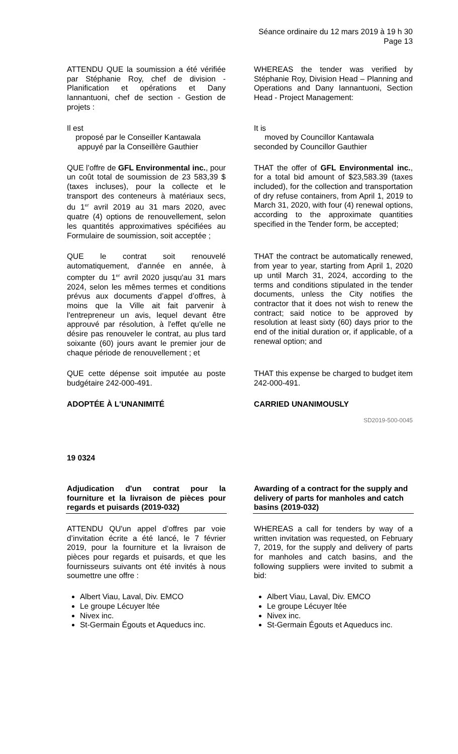Séance ordinaire du 12 mars 2019 à 19 h 30
Page 13
ATTENDU QUE la soumission a été vérifiée par Stéphanie Roy, chef de division - Planification et opérations et Dany Iannantuoni, chef de section - Gestion de projets :
WHEREAS the tender was verified by Stéphanie Roy, Division Head – Planning and Operations and Dany Iannantuoni, Section Head - Project Management:
Il est
proposé par le Conseiller Kantawala
appuyé par la Conseillère Gauthier
It is
moved by Councillor Kantawala
seconded by Councillor Gauthier
QUE l’offre de GFL Environmental inc., pour un coût total de soumission de 23 583,39 $ (taxes incluses), pour la collecte et le transport des conteneurs à matériaux secs, du 1<sup>er</sup> avril 2019 au 31 mars 2020, avec quatre (4) options de renouvellement, selon les quantités approximatives spécifiées au Formulaire de soumission, soit acceptée ;
THAT the offer of GFL Environmental inc., for a total bid amount of $23,583.39 (taxes included), for the collection and transportation of dry refuse containers, from April 1, 2019 to March 31, 2020, with four (4) renewal options, according to the approximate quantities specified in the Tender form, be accepted;
QUE le contrat soit renouvelé automatiquement, d'année en année, à compter du 1<sup>er</sup> avril 2020 jusqu'au 31 mars 2024, selon les mêmes termes et conditions prévus aux documents d’appel d’offres, à moins que la Ville ait fait parvenir à l'entrepreneur un avis, lequel devant être approuvé par résolution, à l'effet qu'elle ne désire pas renouveler le contrat, au plus tard soixante (60) jours avant le premier jour de chaque période de renouvellement ; et
THAT the contract be automatically renewed, from year to year, starting from April 1, 2020 up until March 31, 2024, according to the terms and conditions stipulated in the tender documents, unless the City notifies the contractor that it does not wish to renew the contract; said notice to be approved by resolution at least sixty (60) days prior to the end of the initial duration or, if applicable, of a renewal option; and
QUE cette dépense soit imputée au poste budgétaire 242-000-491.
THAT this expense be charged to budget item 242-000-491.
ADOPTÉE À L'UNANIMITÉ CARRIED UNANIMOUSLY
SD2019-500-0045
19 0324
Adjudication d'un contrat pour la fourniture et la livraison de pièces pour regards et puisards (2019-032)
Awarding of a contract for the supply and delivery of parts for manholes and catch basins (2019-032)
ATTENDU QU'un appel d’offres par voie d’invitation écrite a été lancé, le 7 février 2019, pour la fourniture et la livraison de pièces pour regards et puisards, et que les fournisseurs suivants ont été invités à nous soumettre une offre :
WHEREAS a call for tenders by way of a written invitation was requested, on February 7, 2019, for the supply and delivery of parts for manholes and catch basins, and the following suppliers were invited to submit a bid:
Albert Viau, Laval, Div. EMCO
Le groupe Lécuyer ltée
Nivex inc.
St-Germain Égouts et Aqueducs inc.
Albert Viau, Laval, Div. EMCO
Le groupe Lécuyer ltée
Nivex inc.
St-Germain Égouts et Aqueducs inc.